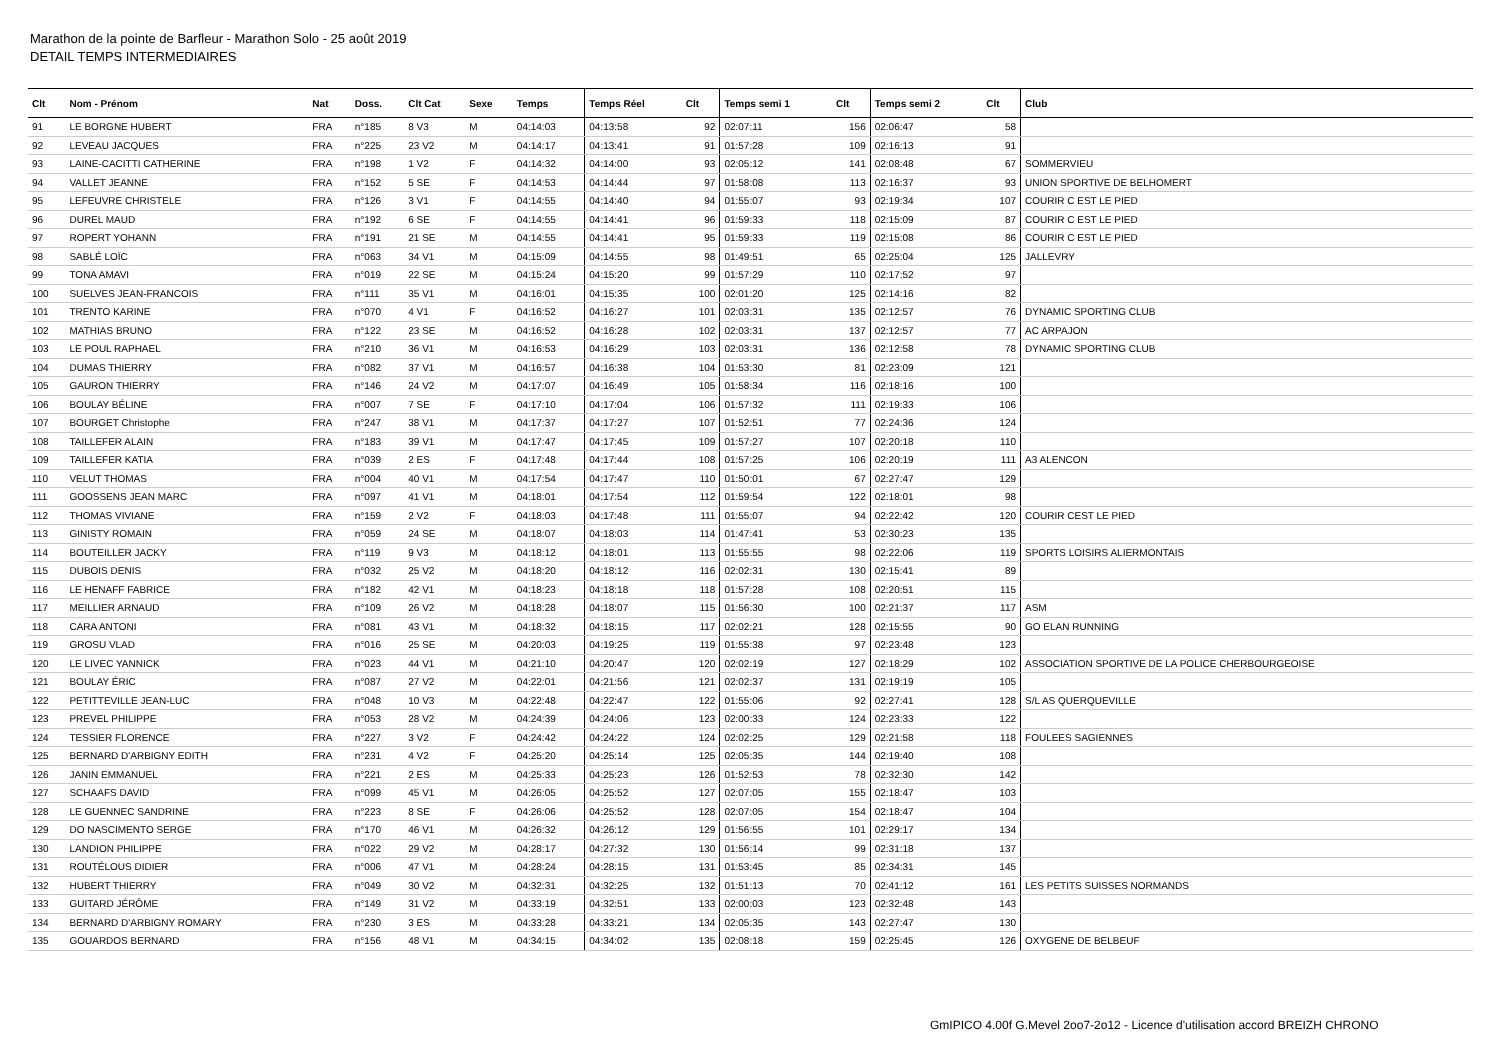Marathon de la pointe de Barfleur - Marathon Solo - 25 août 2019
DETAIL TEMPS INTERMEDIAIRES
| Clt | Nom - Prénom | Nat | Doss. | Clt Cat | Sexe | Temps | Temps Réel | Clt | Temps semi 1 | Clt | Temps semi 2 | Clt | Club |
| --- | --- | --- | --- | --- | --- | --- | --- | --- | --- | --- | --- | --- | --- |
| 91 | LE BORGNE HUBERT | FRA | n°185 | 8 V3 | M | 04:14:03 | 04:13:58 | 92 | 02:07:11 | 156 | 02:06:47 | 58 | |
| 92 | LEVEAU JACQUES | FRA | n°225 | 23 V2 | M | 04:14:17 | 04:13:41 | 91 | 01:57:28 | 109 | 02:16:13 | 91 | |
| 93 | LAINE-CACITTI CATHERINE | FRA | n°198 | 1 V2 | F | 04:14:32 | 04:14:00 | 93 | 02:05:12 | 141 | 02:08:48 | 67 | SOMMERVIEU |
| 94 | VALLET JEANNE | FRA | n°152 | 5 SE | F | 04:14:53 | 04:14:44 | 97 | 01:58:08 | 113 | 02:16:37 | 93 | UNION SPORTIVE DE BELHOMERT |
| 95 | LEFEUVRE CHRISTELE | FRA | n°126 | 3 V1 | F | 04:14:55 | 04:14:40 | 94 | 01:55:07 | 93 | 02:19:34 | 107 | COURIR C EST LE PIED |
| 96 | DUREL MAUD | FRA | n°192 | 6 SE | F | 04:14:55 | 04:14:41 | 96 | 01:59:33 | 118 | 02:15:09 | 87 | COURIR C EST LE PIED |
| 97 | ROPERT YOHANN | FRA | n°191 | 21 SE | M | 04:14:55 | 04:14:41 | 95 | 01:59:33 | 119 | 02:15:08 | 86 | COURIR C EST LE PIED |
| 98 | SABLÉ LOÏC | FRA | n°063 | 34 V1 | M | 04:15:09 | 04:14:55 | 98 | 01:49:51 | 65 | 02:25:04 | 125 | JALLEVRY |
| 99 | TONA AMAVI | FRA | n°019 | 22 SE | M | 04:15:24 | 04:15:20 | 99 | 01:57:29 | 110 | 02:17:52 | 97 | |
| 100 | SUELVES JEAN-FRANCOIS | FRA | n°111 | 35 V1 | M | 04:16:01 | 04:15:35 | 100 | 02:01:20 | 125 | 02:14:16 | 82 | |
| 101 | TRENTO KARINE | FRA | n°070 | 4 V1 | F | 04:16:52 | 04:16:27 | 101 | 02:03:31 | 135 | 02:12:57 | 76 | DYNAMIC SPORTING CLUB |
| 102 | MATHIAS BRUNO | FRA | n°122 | 23 SE | M | 04:16:52 | 04:16:28 | 102 | 02:03:31 | 137 | 02:12:57 | 77 | AC ARPAJON |
| 103 | LE POUL RAPHAEL | FRA | n°210 | 36 V1 | M | 04:16:53 | 04:16:29 | 103 | 02:03:31 | 136 | 02:12:58 | 78 | DYNAMIC SPORTING CLUB |
| 104 | DUMAS THIERRY | FRA | n°082 | 37 V1 | M | 04:16:57 | 04:16:38 | 104 | 01:53:30 | 81 | 02:23:09 | 121 | |
| 105 | GAURON THIERRY | FRA | n°146 | 24 V2 | M | 04:17:07 | 04:16:49 | 105 | 01:58:34 | 116 | 02:18:16 | 100 | |
| 106 | BOULAY BÉLINE | FRA | n°007 | 7 SE | F | 04:17:10 | 04:17:04 | 106 | 01:57:32 | 111 | 02:19:33 | 106 | |
| 107 | BOURGET Christophe | FRA | n°247 | 38 V1 | M | 04:17:37 | 04:17:27 | 107 | 01:52:51 | 77 | 02:24:36 | 124 | |
| 108 | TAILLEFER ALAIN | FRA | n°183 | 39 V1 | M | 04:17:47 | 04:17:45 | 109 | 01:57:27 | 107 | 02:20:18 | 110 | |
| 109 | TAILLEFER KATIA | FRA | n°039 | 2 ES | F | 04:17:48 | 04:17:44 | 108 | 01:57:25 | 106 | 02:20:19 | 111 | A3 ALENCON |
| 110 | VELUT THOMAS | FRA | n°004 | 40 V1 | M | 04:17:54 | 04:17:47 | 110 | 01:50:01 | 67 | 02:27:47 | 129 | |
| 111 | GOOSSENS JEAN MARC | FRA | n°097 | 41 V1 | M | 04:18:01 | 04:17:54 | 112 | 01:59:54 | 122 | 02:18:01 | 98 | |
| 112 | THOMAS VIVIANE | FRA | n°159 | 2 V2 | F | 04:18:03 | 04:17:48 | 111 | 01:55:07 | 94 | 02:22:42 | 120 | COURIR CEST LE PIED |
| 113 | GINISTY ROMAIN | FRA | n°059 | 24 SE | M | 04:18:07 | 04:18:03 | 114 | 01:47:41 | 53 | 02:30:23 | 135 | |
| 114 | BOUTEILLER JACKY | FRA | n°119 | 9 V3 | M | 04:18:12 | 04:18:01 | 113 | 01:55:55 | 98 | 02:22:06 | 119 | SPORTS LOISIRS ALIERMONTAIS |
| 115 | DUBOIS DENIS | FRA | n°032 | 25 V2 | M | 04:18:20 | 04:18:12 | 116 | 02:02:31 | 130 | 02:15:41 | 89 | |
| 116 | LE HENAFF FABRICE | FRA | n°182 | 42 V1 | M | 04:18:23 | 04:18:18 | 118 | 01:57:28 | 108 | 02:20:51 | 115 | |
| 117 | MEILLIER ARNAUD | FRA | n°109 | 26 V2 | M | 04:18:28 | 04:18:07 | 115 | 01:56:30 | 100 | 02:21:37 | 117 | ASM |
| 118 | CARA ANTONI | FRA | n°081 | 43 V1 | M | 04:18:32 | 04:18:15 | 117 | 02:02:21 | 128 | 02:15:55 | 90 | GO ELAN RUNNING |
| 119 | GROSU VLAD | FRA | n°016 | 25 SE | M | 04:20:03 | 04:19:25 | 119 | 01:55:38 | 97 | 02:23:48 | 123 | |
| 120 | LE LIVEC YANNICK | FRA | n°023 | 44 V1 | M | 04:21:10 | 04:20:47 | 120 | 02:02:19 | 127 | 02:18:29 | 102 | ASSOCIATION SPORTIVE DE LA POLICE CHERBOURGEOISE |
| 121 | BOULAY ÉRIC | FRA | n°087 | 27 V2 | M | 04:22:01 | 04:21:56 | 121 | 02:02:37 | 131 | 02:19:19 | 105 | |
| 122 | PETITTEVILLE JEAN-LUC | FRA | n°048 | 10 V3 | M | 04:22:48 | 04:22:47 | 122 | 01:55:06 | 92 | 02:27:41 | 128 | S/L AS QUERQUEVILLE |
| 123 | PREVEL PHILIPPE | FRA | n°053 | 28 V2 | M | 04:24:39 | 04:24:06 | 123 | 02:00:33 | 124 | 02:23:33 | 122 | |
| 124 | TESSIER FLORENCE | FRA | n°227 | 3 V2 | F | 04:24:42 | 04:24:22 | 124 | 02:02:25 | 129 | 02:21:58 | 118 | FOULEES SAGIENNES |
| 125 | BERNARD D'ARBIGNY EDITH | FRA | n°231 | 4 V2 | F | 04:25:20 | 04:25:14 | 125 | 02:05:35 | 144 | 02:19:40 | 108 | |
| 126 | JANIN EMMANUEL | FRA | n°221 | 2 ES | M | 04:25:33 | 04:25:23 | 126 | 01:52:53 | 78 | 02:32:30 | 142 | |
| 127 | SCHAAFS DAVID | FRA | n°099 | 45 V1 | M | 04:26:05 | 04:25:52 | 127 | 02:07:05 | 155 | 02:18:47 | 103 | |
| 128 | LE GUENNEC SANDRINE | FRA | n°223 | 8 SE | F | 04:26:06 | 04:25:52 | 128 | 02:07:05 | 154 | 02:18:47 | 104 | |
| 129 | DO NASCIMENTO SERGE | FRA | n°170 | 46 V1 | M | 04:26:32 | 04:26:12 | 129 | 01:56:55 | 101 | 02:29:17 | 134 | |
| 130 | LANDION PHILIPPE | FRA | n°022 | 29 V2 | M | 04:28:17 | 04:27:32 | 130 | 01:56:14 | 99 | 02:31:18 | 137 | |
| 131 | ROUTÉLOUS DIDIER | FRA | n°006 | 47 V1 | M | 04:28:24 | 04:28:15 | 131 | 01:53:45 | 85 | 02:34:31 | 145 | |
| 132 | HUBERT THIERRY | FRA | n°049 | 30 V2 | M | 04:32:31 | 04:32:25 | 132 | 01:51:13 | 70 | 02:41:12 | 161 | LES PETITS SUISSES NORMANDS |
| 133 | GUITARD JÉRÔME | FRA | n°149 | 31 V2 | M | 04:33:19 | 04:32:51 | 133 | 02:00:03 | 123 | 02:32:48 | 143 | |
| 134 | BERNARD D'ARBIGNY ROMARY | FRA | n°230 | 3 ES | M | 04:33:28 | 04:33:21 | 134 | 02:05:35 | 143 | 02:27:47 | 130 | |
| 135 | GOUARDOS BERNARD | FRA | n°156 | 48 V1 | M | 04:34:15 | 04:34:02 | 135 | 02:08:18 | 159 | 02:25:45 | 126 | OXYGENE DE BELBEUF |
GmIPICO 4.00f G.Mevel 2oo7-2o12 - Licence d'utilisation accord BREIZH CHRONO